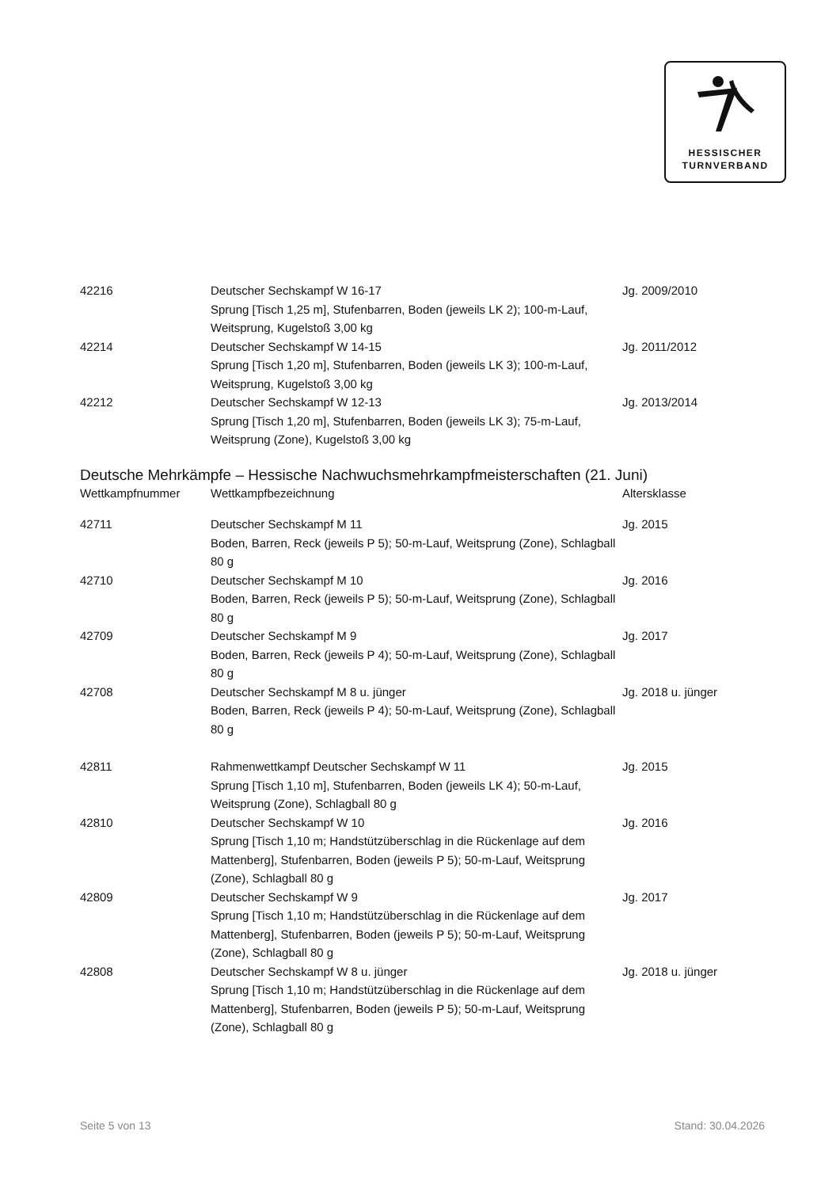HESSISCHER
TURNVERBAND
| 42216 | Deutscher Sechskampf W 16-17 Sprung [Tisch 1,25 m], Stufenbarren, Boden (jeweils LK 2); 100-m-Lauf, Weitsprung, Kugelstoß 3,00 kg | Jg. 2009/2010 |
| 42214 | Deutscher Sechskampf W 14-15 Sprung [Tisch 1,20 m], Stufenbarren, Boden (jeweils LK 3); 100-m-Lauf, Weitsprung, Kugelstoß 3,00 kg | Jg. 2011/2012 |
| 42212 | Deutscher Sechskampf W 12-13 Sprung [Tisch 1,20 m], Stufenbarren, Boden (jeweils LK 3); 75-m-Lauf, Weitsprung (Zone), Kugelstoß 3,00 kg | Jg. 2013/2014 |
Deutsche Mehrkämpfe – Hessische Nachwuchsmehrkampfmeisterschaften (21. Juni)
| Wettkampfnummer | Wettkampfbezeichnung | Altersklasse |
| 42711 | Deutscher Sechskampf M 11 Boden, Barren, Reck (jeweils P 5); 50-m-Lauf, Weitsprung (Zone), Schlagball 80 g | Jg. 2015 |
| 42710 | Deutscher Sechskampf M 10 Boden, Barren, Reck (jeweils P 5); 50-m-Lauf, Weitsprung (Zone), Schlagball 80 g | Jg. 2016 |
| 42709 | Deutscher Sechskampf M 9 Boden, Barren, Reck (jeweils P 4); 50-m-Lauf, Weitsprung (Zone), Schlagball 80 g | Jg. 2017 |
| 42708 | Deutscher Sechskampf M 8 u. jünger Boden, Barren, Reck (jeweils P 4); 50-m-Lauf, Weitsprung (Zone), Schlagball 80 g | Jg. 2018 u. jünger |
| 42811 | Rahmenwettkampf Deutscher Sechskampf W 11 Sprung [Tisch 1,10 m], Stufenbarren, Boden (jeweils LK 4); 50-m-Lauf, Weitsprung (Zone), Schlagball 80 g | Jg. 2015 |
| 42810 | Deutscher Sechskampf W 10 Sprung [Tisch 1,10 m; Handstützüberschlag in die Rückenlage auf dem Mattenberg], Stufenbarren, Boden (jeweils P 5); 50-m-Lauf, Weitsprung (Zone), Schlagball 80 g | Jg. 2016 |
| 42809 | Deutscher Sechskampf W 9 Sprung [Tisch 1,10 m; Handstützüberschlag in die Rückenlage auf dem Mattenberg], Stufenbarren, Boden (jeweils P 5); 50-m-Lauf, Weitsprung (Zone), Schlagball 80 g | Jg. 2017 |
| 42808 | Deutscher Sechskampf W 8 u. jünger Sprung [Tisch 1,10 m; Handstützüberschlag in die Rückenlage auf dem Mattenberg], Stufenbarren, Boden (jeweils P 5); 50-m-Lauf, Weitsprung (Zone), Schlagball 80 g | Jg. 2018 u. jünger |
Seite 5 von 13 Stand: 30.04.2026